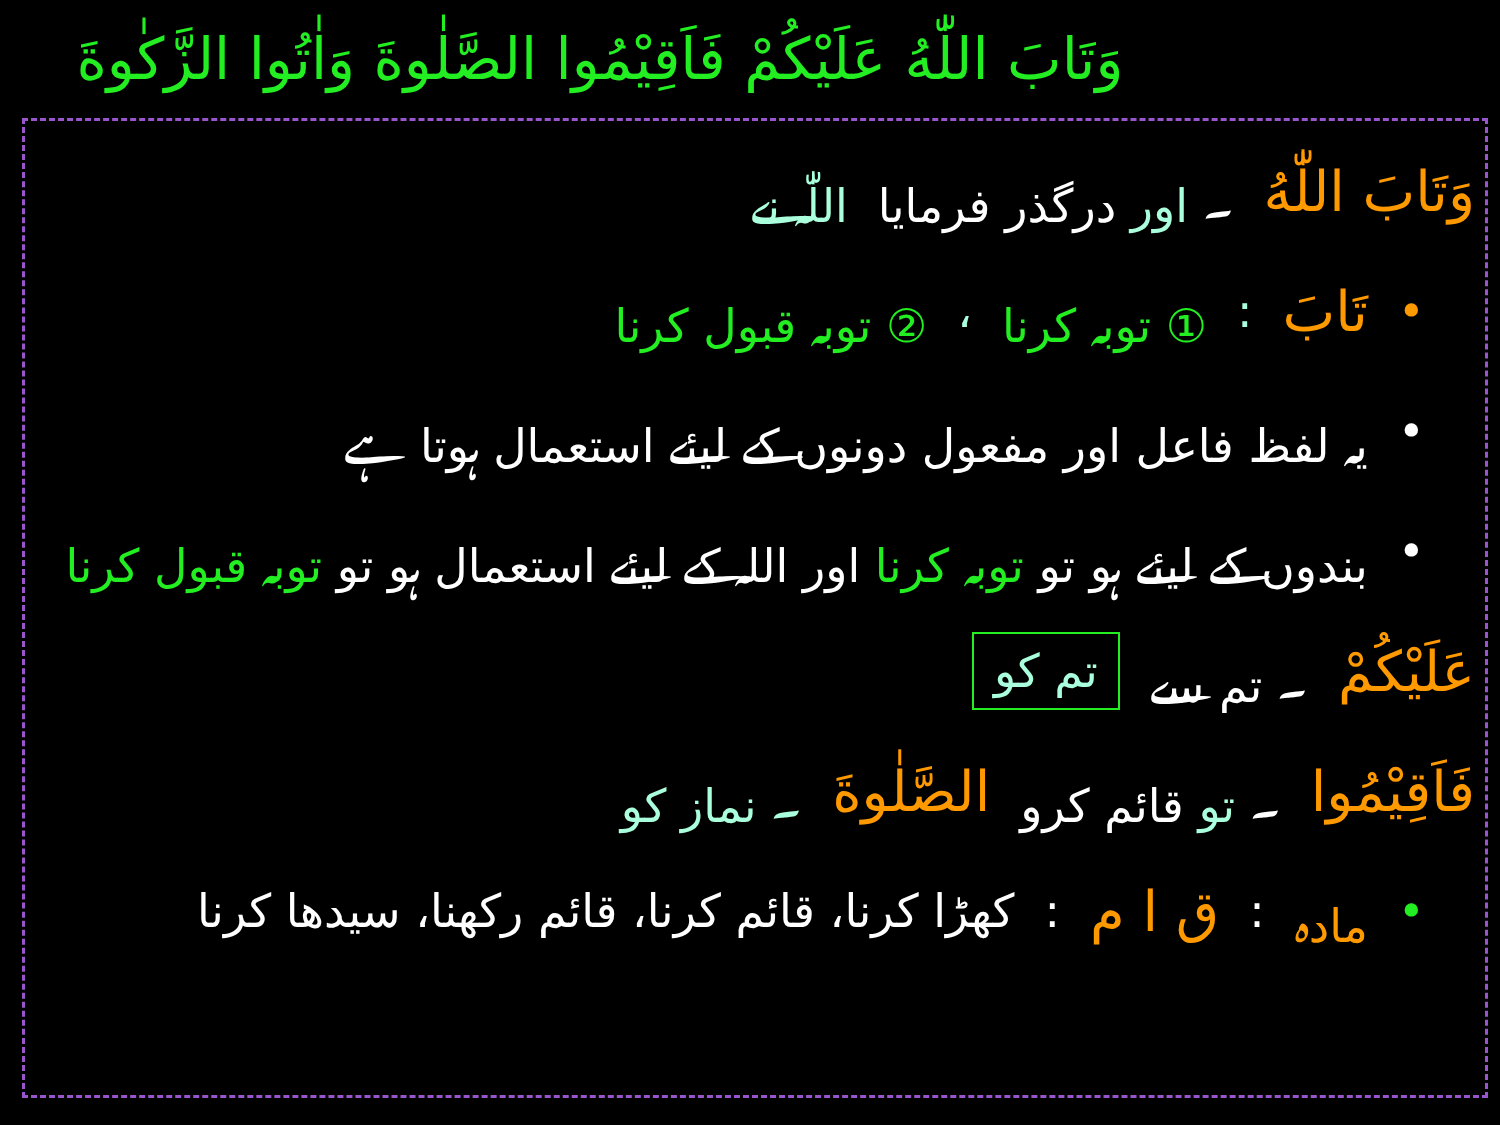وَتَابَ اللّٰهُ عَلَيْكُمْ فَاَقِيْمُوا الصَّلٰوةَ وَاٰتُوا الزَّكٰوةَ
وَتَابَ اللّٰهُ ۔ اور درگذر فرمایا اللّٰہ نے
• تَابَ: ① توبہ کرنا ، ② توبہ قبول کرنا
• یہ لفظ فاعل اور مفعول دونوں کے لیئے استعمال ہوتا ہے
• بندوں کے لیئے ہو تو توبہ کرنا اور اللہ کے لیئے استعمال ہو تو توبہ قبول کرنا
عَلَيْكُمْ ۔ تم سے تم کو
فَاَقِيْمُوا ۔ تو قائم کرو الصَّلٰوةَ ۔ نماز کو
• مادہ: ق ا م: کھڑا کرنا، قائم کرنا، قائم رکھنا، سیدھا کرنا